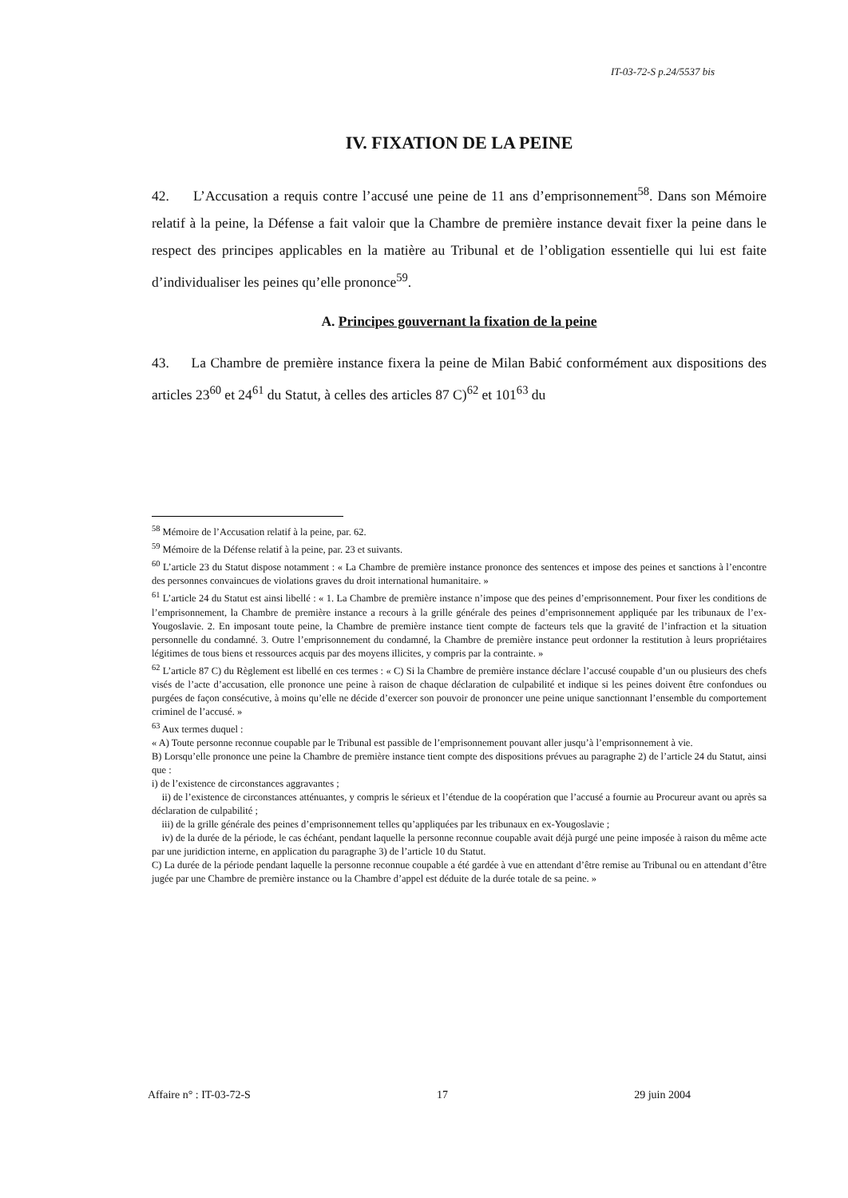IT-03-72-S p.24/5537 bis
IV. FIXATION DE LA PEINE
42. L’Accusation a requis contre l’accusé une peine de 11 ans d’emprisonnement<sup>58</sup>. Dans son Mémoire relatif à la peine, la Défense a fait valoir que la Chambre de première instance devait fixer la peine dans le respect des principes applicables en la matière au Tribunal et de l’obligation essentielle qui lui est faite d’individualiser les peines qu’elle prononce<sup>59</sup>.
A. Principes gouvernant la fixation de la peine
43. La Chambre de première instance fixera la peine de Milan Babić conformément aux dispositions des articles 23<sup>60</sup> et 24<sup>61</sup> du Statut, à celles des articles 87 C)<sup>62</sup> et 101<sup>63</sup> du
<sup>58</sup> Mémoire de l’Accusation relatif à la peine, par. 62.
<sup>59</sup> Mémoire de la Défense relatif à la peine, par. 23 et suivants.
<sup>60</sup> L’article 23 du Statut dispose notamment : « La Chambre de première instance prononce des sentences et impose des peines et sanctions à l’encontre des personnes convaincues de violations graves du droit international humanitaire. »
<sup>61</sup> L’article 24 du Statut est ainsi libellé : « 1. La Chambre de première instance n’impose que des peines d’emprisonnement. Pour fixer les conditions de l’emprisonnement, la Chambre de première instance a recours à la grille générale des peines d’emprisonnement appliquée par les tribunaux de l’ex-Yougoslavie. 2. En imposant toute peine, la Chambre de première instance tient compte de facteurs tels que la gravité de l’infraction et la situation personnelle du condamné. 3. Outre l’emprisonnement du condamné, la Chambre de première instance peut ordonner la restitution à leurs propriétaires légitimes de tous biens et ressources acquis par des moyens illicites, y compris par la contrainte. »
<sup>62</sup> L’article 87 C) du Règlement est libellé en ces termes : « C) Si la Chambre de première instance déclare l’accusé coupable d’un ou plusieurs des chefs visés de l’acte d’accusation, elle prononce une peine à raison de chaque déclaration de culpabilité et indique si les peines doivent être confondues ou purgées de façon consécutive, à moins qu’elle ne décide d’exercer son pouvoir de prononcer une peine unique sanctionnant l’ensemble du comportement criminel de l’accusé. »
<sup>63</sup> Aux termes duquel :
« A) Toute personne reconnue coupable par le Tribunal est passible de l’emprisonnement pouvant aller jusqu’à l’emprisonnement à vie.
B) Lorsqu’elle prononce une peine la Chambre de première instance tient compte des dispositions prévues au paragraphe 2) de l’article 24 du Statut, ainsi que :
i) de l’existence de circonstances aggravantes ;
ii) de l’existence de circonstances atténuantes, y compris le sérieux et l’étendue de la coopération que l’accusé a fournie au Procureur avant ou après sa déclaration de culpabilité ;
iii) de la grille générale des peines d’emprisonnement telles qu’appliquées par les tribunaux en ex-Yougoslavie ;
iv) de la durée de la période, le cas échéant, pendant laquelle la personne reconnue coupable avait déjà purgé une peine imposée à raison du même acte par une juridiction interne, en application du paragraphe 3) de l’article 10 du Statut.
C) La durée de la période pendant laquelle la personne reconnue coupable a été gardée à vue en attendant d’être remise au Tribunal ou en attendant d’être jugée par une Chambre de première instance ou la Chambre d’appel est déduite de la durée totale de sa peine. »
Affaire n° : IT-03-72-S 17 29 juin 2004